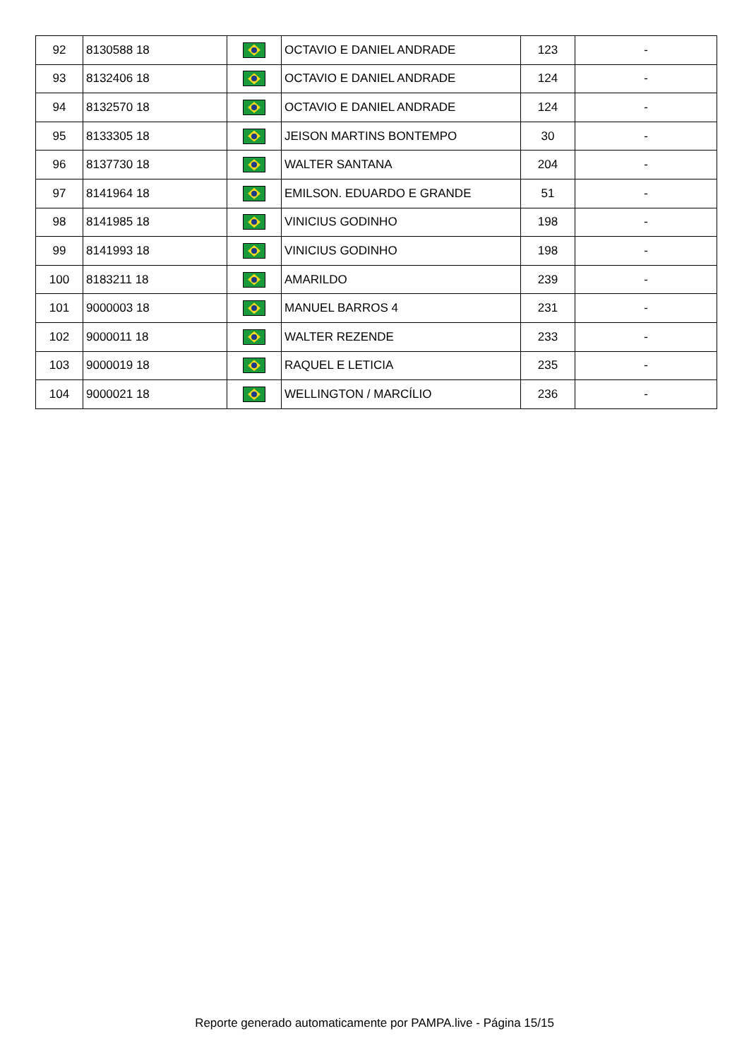| 92 | 8130588 18 | | OCTAVIO E DANIEL ANDRADE | 123 | - |
| 93 | 8132406 18 | | OCTAVIO E DANIEL ANDRADE | 124 | - |
| 94 | 8132570 18 | | OCTAVIO E DANIEL ANDRADE | 124 | - |
| 95 | 8133305 18 | | JEISON MARTINS BONTEMPO | 30 | - |
| 96 | 8137730 18 | | WALTER SANTANA | 204 | - |
| 97 | 8141964 18 | | EMILSON. EDUARDO E GRANDE | 51 | - |
| 98 | 8141985 18 | | VINICIUS GODINHO | 198 | - |
| 99 | 8141993 18 | | VINICIUS GODINHO | 198 | - |
| 100 | 8183211 18 | | AMARILDO | 239 | - |
| 101 | 9000003 18 | | MANUEL BARROS 4 | 231 | - |
| 102 | 9000011 18 | | WALTER REZENDE | 233 | - |
| 103 | 9000019 18 | | RAQUEL E LETICIA | 235 | - |
| 104 | 9000021 18 | | WELLINGTON / MARCÍLIO | 236 | - |
Reporte generado automaticamente por PAMPA.live - Página 15/15